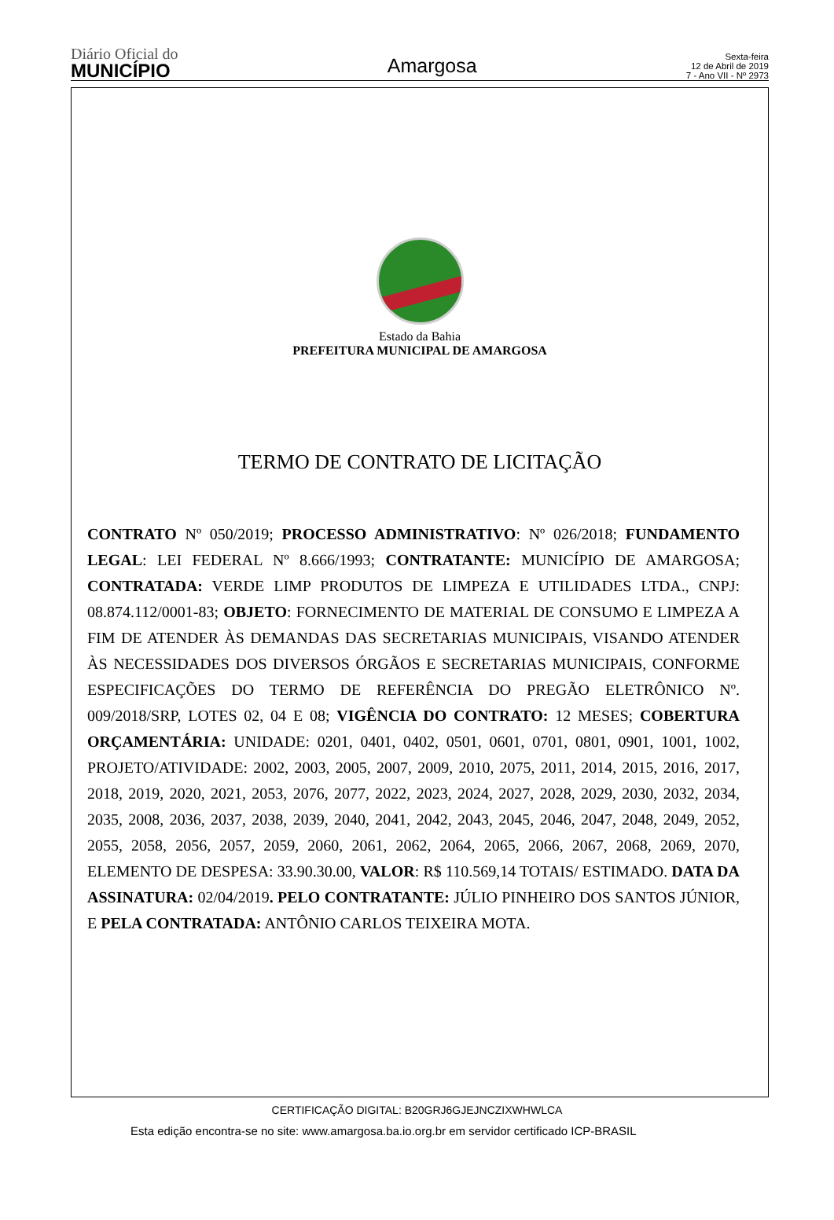Diário Oficial do
MUNICÍPIO
Amargosa
Sexta-feira
12 de Abril de 2019
7 - Ano VII - Nº 2973
Estado da Bahia
PREFEITURA MUNICIPAL DE AMARGOSA
TERMO DE CONTRATO DE LICITAÇÃO
CONTRATO Nº 050/2019; PROCESSO ADMINISTRATIVO: Nº 026/2018; FUNDAMENTO LEGAL: LEI FEDERAL Nº 8.666/1993; CONTRATANTE: MUNICÍPIO DE AMARGOSA; CONTRATADA: VERDE LIMP PRODUTOS DE LIMPEZA E UTILIDADES LTDA., CNPJ: 08.874.112/0001-83; OBJETO: FORNECIMENTO DE MATERIAL DE CONSUMO E LIMPEZA A FIM DE ATENDER ÀS DEMANDAS DAS SECRETARIAS MUNICIPAIS, VISANDO ATENDER ÀS NECESSIDADES DOS DIVERSOS ÓRGÃOS E SECRETARIAS MUNICIPAIS, CONFORME ESPECIFICAÇÕES DO TERMO DE REFERÊNCIA DO PREGÃO ELETRÔNICO Nº. 009/2018/SRP, LOTES 02, 04 E 08; VIGÊNCIA DO CONTRATO: 12 MESES; COBERTURA ORÇAMENTÁRIA: UNIDADE: 0201, 0401, 0402, 0501, 0601, 0701, 0801, 0901, 1001, 1002, PROJETO/ATIVIDADE: 2002, 2003, 2005, 2007, 2009, 2010, 2075, 2011, 2014, 2015, 2016, 2017, 2018, 2019, 2020, 2021, 2053, 2076, 2077, 2022, 2023, 2024, 2027, 2028, 2029, 2030, 2032, 2034, 2035, 2008, 2036, 2037, 2038, 2039, 2040, 2041, 2042, 2043, 2045, 2046, 2047, 2048, 2049, 2052, 2055, 2058, 2056, 2057, 2059, 2060, 2061, 2062, 2064, 2065, 2066, 2067, 2068, 2069, 2070, ELEMENTO DE DESPESA: 33.90.30.00, VALOR: R$ 110.569,14 TOTAIS/ ESTIMADO. DATA DA ASSINATURA: 02/04/2019. PELO CONTRATANTE: JÚLIO PINHEIRO DOS SANTOS JÚNIOR, E PELA CONTRATADA: ANTÔNIO CARLOS TEIXEIRA MOTA.
CERTIFICAÇÃO DIGITAL: B20GRJ6GJEJNCZIXWHWLCA
Esta edição encontra-se no site: www.amargosa.ba.io.org.br em servidor certificado ICP-BRASIL